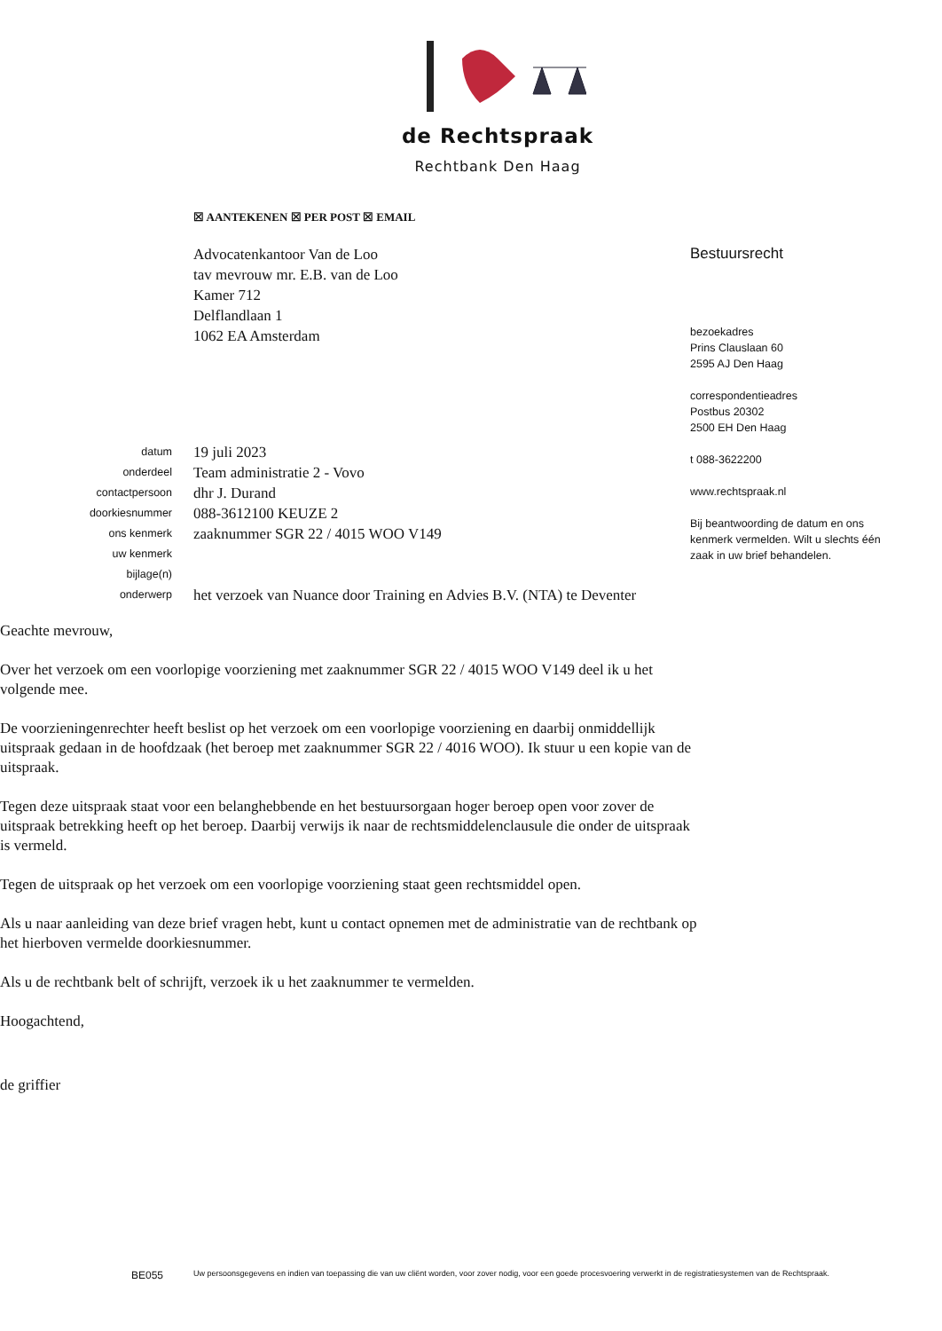de Rechtspraak
Rechtbank Den Haag
☒ AANTEKENEN ☒ PER POST ☒ EMAIL
Advocatenkantoor Van de Loo
tav mevrouw mr. E.B. van de Loo
Kamer 712
Delflandlaan 1
1062 EA Amsterdam
Bestuursrecht
bezoekadres
Prins Clauslaan 60
2595 AJ Den Haag
correspondentieadres
Postbus 20302
2500 EH Den Haag
t 088-3622200
www.rechtspraak.nl
Bij beantwoording de datum en ons kenmerk vermelden. Wilt u slechts één zaak in uw brief behandelen.
datum
onderdeel
contactpersoon
doorkiesnummer
ons kenmerk
uw kenmerk
bijlage(n)
onderwerp
19 juli 2023
Team administratie 2 - Vovo
dhr J. Durand
088-3612100 KEUZE 2
zaaknummer SGR 22 / 4015 WOO V149
het verzoek van Nuance door Training en Advies B.V. (NTA) te Deventer
Geachte mevrouw,
Over het verzoek om een voorlopige voorziening met zaaknummer SGR 22 / 4015 WOO V149 deel ik u het volgende mee.
De voorzieningenrechter heeft beslist op het verzoek om een voorlopige voorziening en daarbij onmiddellijk uitspraak gedaan in de hoofdzaak (het beroep met zaaknummer SGR 22 / 4016 WOO). Ik stuur u een kopie van de uitspraak.
Tegen deze uitspraak staat voor een belanghebbende en het bestuursorgaan hoger beroep open voor zover de uitspraak betrekking heeft op het beroep. Daarbij verwijs ik naar de rechtsmiddelenclausule die onder de uitspraak is vermeld.
Tegen de uitspraak op het verzoek om een voorlopige voorziening staat geen rechtsmiddel open.
Als u naar aanleiding van deze brief vragen hebt, kunt u contact opnemen met de administratie van de rechtbank op het hierboven vermelde doorkiesnummer.
Als u de rechtbank belt of schrijft, verzoek ik u het zaaknummer te vermelden.
Hoogachtend,
de griffier
BE055
Uw persoonsgegevens en indien van toepassing die van uw cliënt worden, voor zover nodig, voor een goede procesvoering verwerkt in de registratiesystemen van de Rechtspraak.